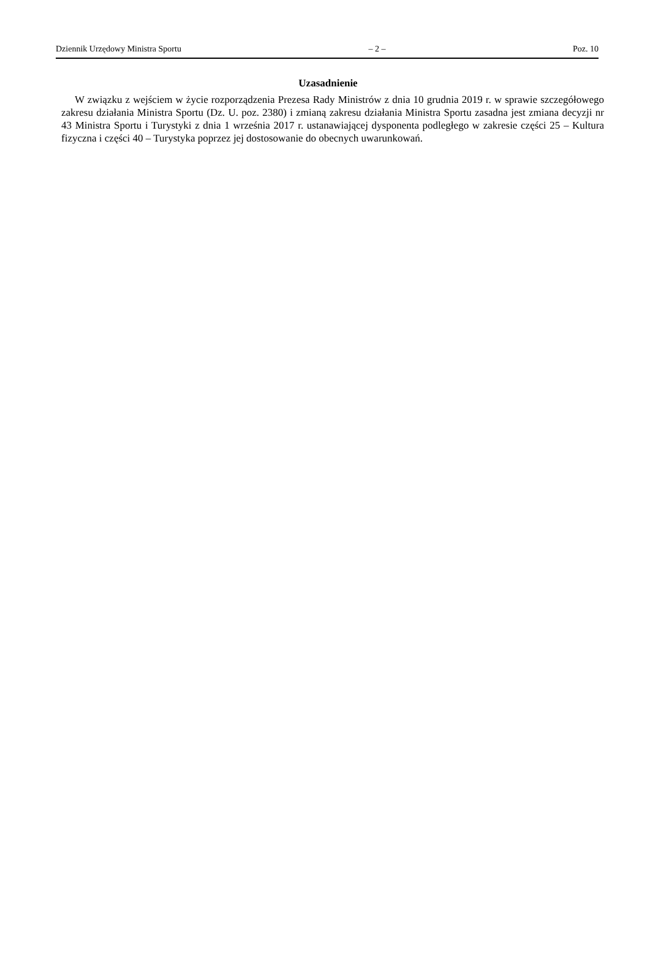Dziennik Urzędowy Ministra Sportu – 2 – Poz. 10
Uzasadnienie
W związku z wejściem w życie rozporządzenia Prezesa Rady Ministrów z dnia 10 grudnia 2019 r. w sprawie szczegółowego zakresu działania Ministra Sportu (Dz. U. poz. 2380) i zmianą zakresu działania Ministra Sportu zasadna jest zmiana decyzji nr 43 Ministra Sportu i Turystyki z dnia 1 września 2017 r. ustanawiającej dysponenta podległego w zakresie części 25 – Kultura fizyczna i części 40 – Turystyka poprzez jej dostosowanie do obecnych uwarunkowań.